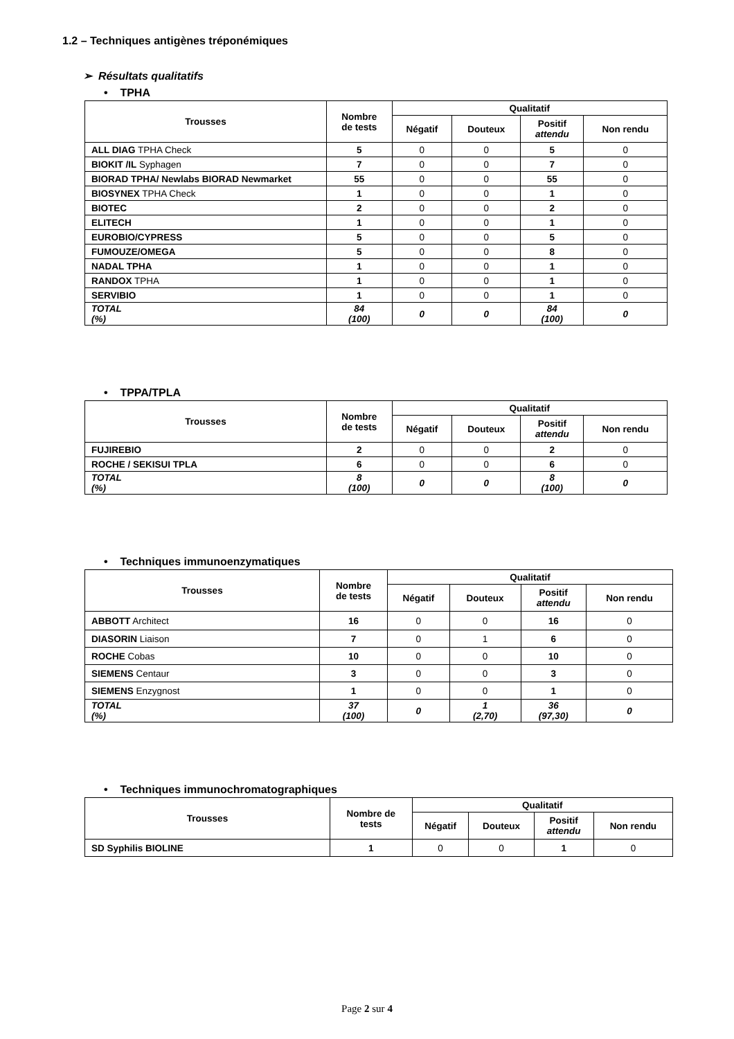1.2 – Techniques antigènes tréponémiques
➢ Résultats qualitatifs
• TPHA
| Trousses | Nombre de tests | Qualitatif | | | |
| --- | --- | --- | --- | --- | --- |
| | | Négatif | Douteux | Positif attendu | Non rendu |
| ALL DIAG TPHA Check | 5 | 0 | 0 | 5 | 0 |
| BIOKIT /IL Syphagen | 7 | 0 | 0 | 7 | 0 |
| BIORAD TPHA/ Newlabs BIORAD Newmarket | 55 | 0 | 0 | 55 | 0 |
| BIOSYNEX TPHA Check | 1 | 0 | 0 | 1 | 0 |
| BIOTEC | 2 | 0 | 0 | 2 | 0 |
| ELITECH | 1 | 0 | 0 | 1 | 0 |
| EUROBIO/CYPRESS | 5 | 0 | 0 | 5 | 0 |
| FUMOUZE/OMEGA | 5 | 0 | 0 | 8 | 0 |
| NADAL TPHA | 1 | 0 | 0 | 1 | 0 |
| RANDOX TPHA | 1 | 0 | 0 | 1 | 0 |
| SERVIBIO | 1 | 0 | 0 | 1 | 0 |
| TOTAL (%) | 84 (100) | 0 | 0 | 84 (100) | 0 |
• TPPA/TPLA
| Trousses | Nombre de tests | Qualitatif | | | |
| --- | --- | --- | --- | --- | --- |
| | | Négatif | Douteux | Positif attendu | Non rendu |
| FUJIREBIO | 2 | 0 | 0 | 2 | 0 |
| ROCHE / SEKISUI TPLA | 6 | 0 | 0 | 6 | 0 |
| TOTAL (%) | 8 (100) | 0 | 0 | 8 (100) | 0 |
• Techniques immunoenzymatiques
| Trousses | Nombre de tests | Qualitatif | | | |
| --- | --- | --- | --- | --- | --- |
| | | Négatif | Douteux | Positif attendu | Non rendu |
| ABBOTT Architect | 16 | 0 | 0 | 16 | 0 |
| DIASORIN Liaison | 7 | 0 | 1 | 6 | 0 |
| ROCHE Cobas | 10 | 0 | 0 | 10 | 0 |
| SIEMENS Centaur | 3 | 0 | 0 | 3 | 0 |
| SIEMENS Enzygnost | 1 | 0 | 0 | 1 | 0 |
| TOTAL (%) | 37 (100) | 0 | 1 (2,70) | 36 (97,30) | 0 |
• Techniques immunochromatographiques
| Trousses | Nombre de tests | Qualitatif | | | |
| --- | --- | --- | --- | --- | --- |
| | | Négatif | Douteux | Positif attendu | Non rendu |
| SD Syphilis BIOLINE | 1 | 0 | 0 | 1 | 0 |
Page 2 sur 4